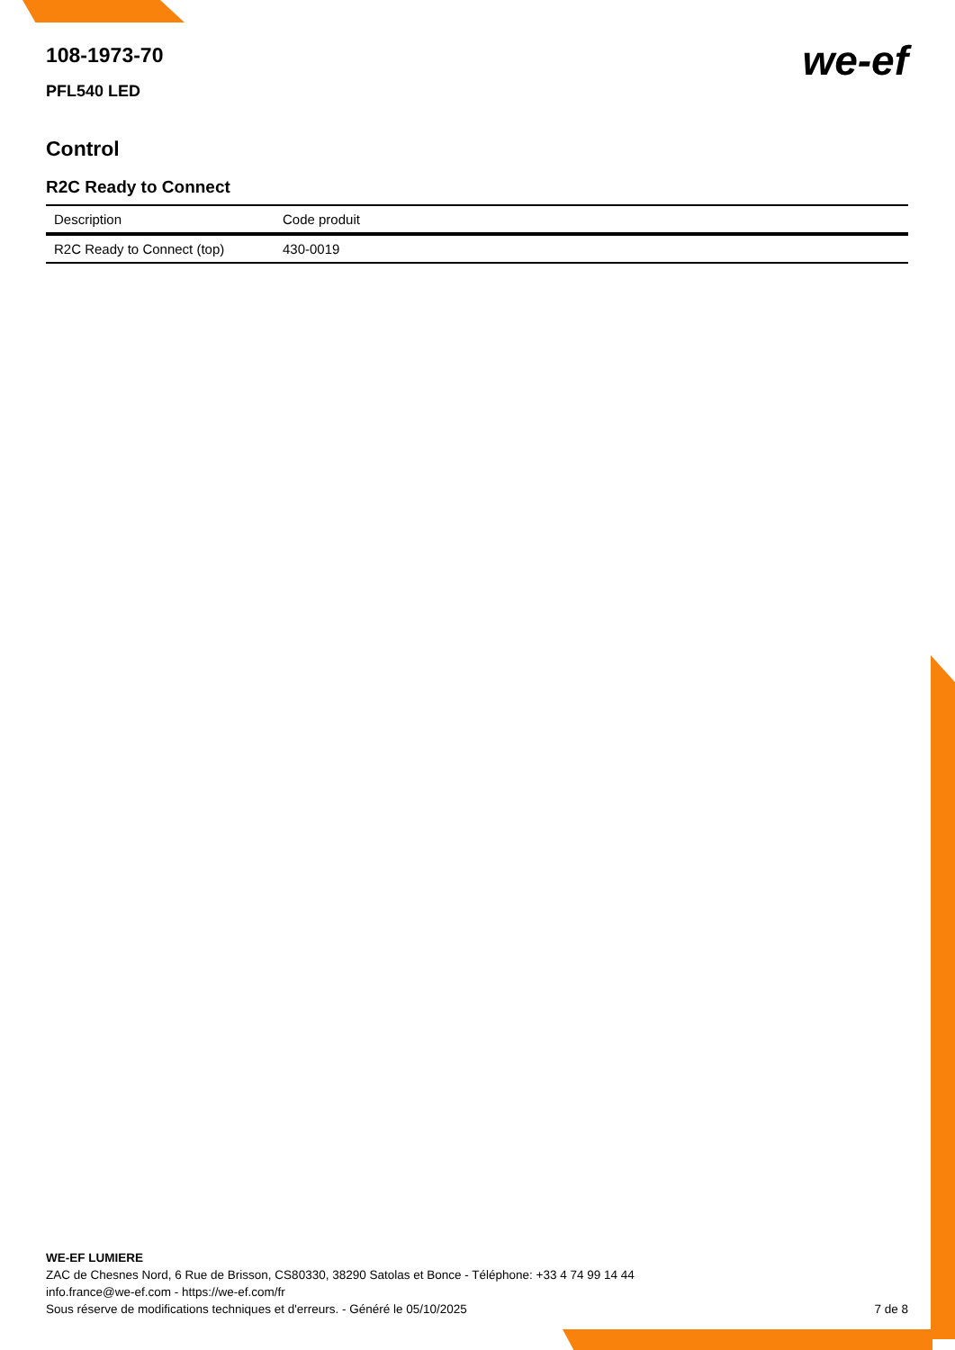we-ef
108-1973-70
PFL540 LED
Control
R2C Ready to Connect
| Description | Code produit |
| --- | --- |
| R2C Ready to Connect (top) | 430-0019 |
WE-EF LUMIERE
ZAC de Chesnes Nord, 6 Rue de Brisson, CS80330, 38290 Satolas et Bonce - Téléphone: +33 4 74 99 14 44
info.france@we-ef.com - https://we-ef.com/fr
Sous réserve de modifications techniques et d'erreurs. - Généré le 05/10/2025 7 de 8